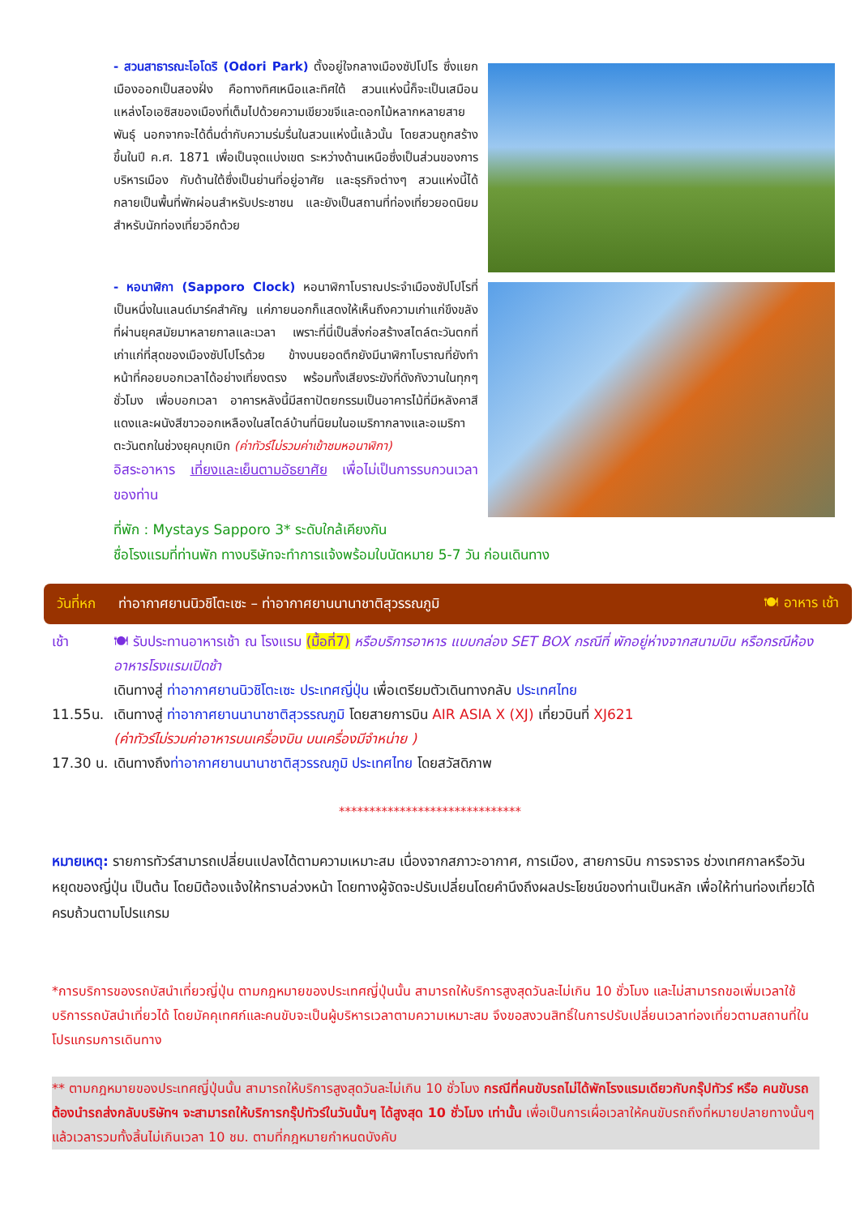- สวนสาธารณะโอโดริ (Odori Park) ตั้งอยู่ใจกลางเมืองซัปโปโร ซึ่งแยกเมืองออกเป็นสองฝั่ง คือทางทิศเหนือและทิศใต้ สวนแห่งนี้ก็จะเป็นเสมือนแหล่งโอเอซิสของเมืองที่เต็มไปด้วยความเขียวขจีและดอกไม้หลากหลายสายพันธุ์ นอกจากจะได้ดื่มด่ำกับความร่มรื่นในสวนแห่งนี้แล้วนั้น โดยสวนถูกสร้างขึ้นในปี ค.ศ. 1871 เพื่อเป็นจุดแบ่งเขต ระหว่างด้านเหนือซึ่งเป็นส่วนของการบริหารเมือง กับด้านใต้ซึ่งเป็นย่านที่อยู่อาศัย และธุรกิจต่างๆ สวนแห่งนี้ได้กลายเป็นพื้นที่พักผ่อนสำหรับประชาชน และยังเป็นสถานที่ท่องเที่ยวยอดนิยมสำหรับนักท่องเที่ยวอีกด้วย
- หอนาฬิกา (Sapporo Clock) หอนาฬิกาโบราณประจำเมืองซัปโปโรที่เป็นหนึ่งในแลนด์มาร์คสำคัญ แค่ภายนอกก็แสดงให้เห็นถึงความเก่าแก่ขึงขลังที่ผ่านยุคสมัยมาหลายกาลและเวลา เพราะที่นี่เป็นสิ่งก่อสร้างสไตล์ตะวันตกที่เก่าแก่ที่สุดของเมืองซัปโปโรด้วย ข้างบนยอดตึกยังมีนาฬิกาโบราณที่ยังทำหน้าที่คอยบอกเวลาได้อย่างเที่ยงตรง พร้อมทั้งเสียงระฆังที่ดังกังวานในทุกๆ ชั่วโมง เพื่อบอกเวลา อาคารหลังนี้มีสถาปัตยกรรมเป็นอาคารไม้ที่มีหลังคาสีแดงและผนังสีขาวออกเหลืองในสไตล์บ้านที่นิยมในอเมริกากลางและอเมริกาตะวันตกในช่วงยุคบุกเบิก (ค่าทัวร์ไม่รวมค่าเข้าชมหอนาฬิกา)
อิสระอาหาร เที่ยงและเย็นตามอัธยาศัย เพื่อไม่เป็นการรบกวนเวลาของท่าน
ที่พัก : Mystays Sapporo 3* ระดับใกล้เคียงกัน
ชื่อโรงแรมที่ท่านพัก ทางบริษัทจะทำการแจ้งพร้อมใบนัดหมาย 5-7 วัน ก่อนเดินทาง
วันที่หก ท่าอากาศยานนิวชิโตะเซะ – ท่าอากาศยานนานาชาติสุวรรณภูมิ 🍽 อาหาร เช้า
เช้า 🍽 รับประทานอาหารเช้า ณ โรงแรม (มื้อที่7) หรือบริการอาหาร แบบกล่อง SET BOX กรณีที่ พักอยู่ห่างจากสนามบิน หรือกรณีห้องอาหารโรงแรมเปิดช้า
เดินทางสู่ ท่าอากาศยานนิวชิโตะเซะ ประเทศญี่ปุ่น เพื่อเตรียมตัวเดินทางกลับ ประเทศไทย
11.55น. เดินทางสู่ ท่าอากาศยานนานาชาติสุวรรณภูมิ โดยสายการบิน AIR ASIA X (XJ) เที่ยวบินที่ XJ621
(ค่าทัวร์ไม่รวมค่าอาหารบนเครื่องบิน บนเครื่องมีจำหน่าย )
17.30 น. เดินทางถึงท่าอากาศยานนานาชาติสุวรรณภูมิ ประเทศไทย โดยสวัสดิภาพ
******************************
หมายเหตุ: รายการทัวร์สามารถเปลี่ยนแปลงได้ตามความเหมาะสม เนื่องจากสภาวะอากาศ, การเมือง, สายการบิน การจราจร ช่วงเทศกาลหรือวันหยุดของญี่ปุ่น เป็นต้น โดยมิต้องแจ้งให้ทราบล่วงหน้า โดยทางผู้จัดจะปรับเปลี่ยนโดยคำนึงถึงผลประโยชน์ของท่านเป็นหลัก เพื่อให้ท่านท่องเที่ยวได้ครบถ้วนตามโปรแกรม
*การบริการของรถบัสนำเที่ยวญี่ปุ่น ตามกฎหมายของประเทศญี่ปุ่นนั้น สามารถให้บริการสูงสุดวันละไม่เกิน 10 ชั่วโมง และไม่สามารถขอเพิ่มเวลาใช้บริการรถบัสนำเที่ยวได้ โดยมัคคุเทศก์และคนขับจะเป็นผู้บริหารเวลาตามความเหมาะสม จึงขอสงวนสิทธิ์ในการปรับเปลี่ยนเวลาท่องเที่ยวตามสถานที่ในโปรแกรมการเดินทาง
** ตามกฎหมายของประเทศญี่ปุ่นนั้น สามารถให้บริการสูงสุดวันละไม่เกิน 10 ชั่วโมง กรณีที่คนขับรถไม่ได้พักโรงแรมเดียวกับกรุ๊ปทัวร์ หรือ คนขับรถต้องนำรถส่งกลับบริษัทฯ จะสามารถให้บริการกรุ๊ปทัวร์ในวันนั้นๆ ได้สูงสุด 10 ชั่วโมง เท่านั้น เพื่อเป็นการเผื่อเวลาให้คนขับรถถึงที่หมายปลายทางนั้นๆ แล้วเวลารวมทั้งสิ้นไม่เกินเวลา 10 ชม. ตามที่กฎหมายกำหนดบังคับ